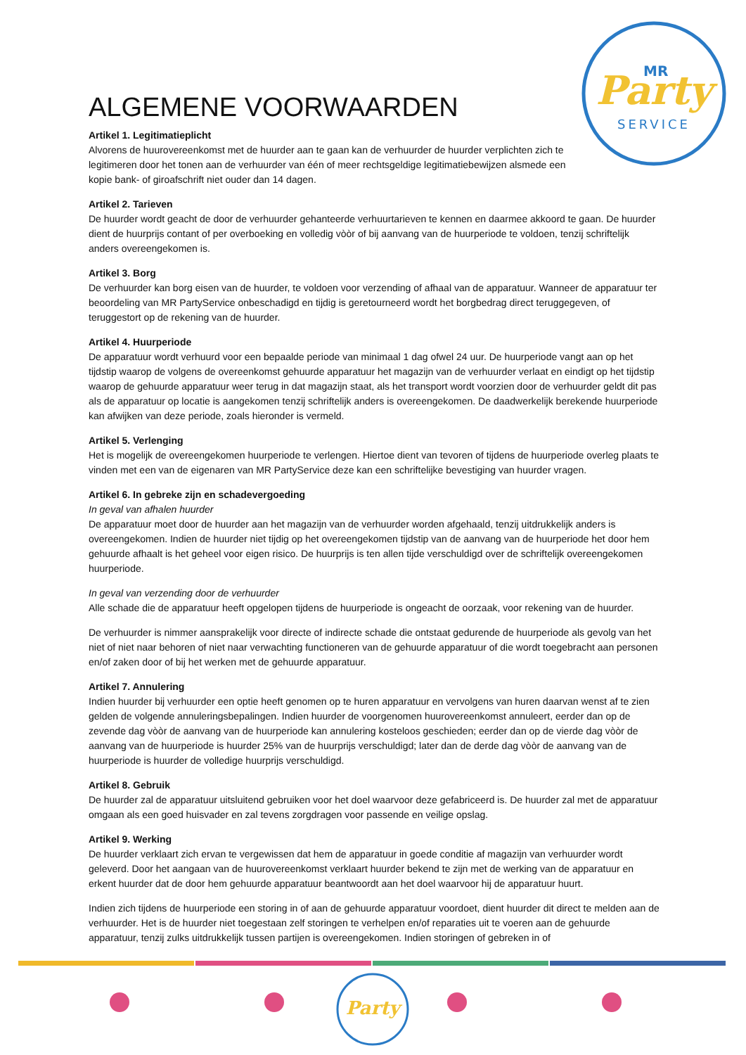Party
MR
SERVICE
ALGEMENE VOORWAARDEN
Artikel 1. Legitimatieplicht
Alvorens de huurovereenkomst met de huurder aan te gaan kan de verhuurder de huurder verplichten zich te legitimeren door het tonen aan de verhuurder van één of meer rechtsgeldige legitimatiebewijzen alsmede een kopie bank- of giroafschrift niet ouder dan 14 dagen.
Artikel 2. Tarieven
De huurder wordt geacht de door de verhuurder gehanteerde verhuurtarieven te kennen en daarmee akkoord te gaan. De huurder dient de huurprijs contant of per overboeking en volledig vòòr of bij aanvang van de huurperiode te voldoen, tenzij schriftelijk anders overeengekomen is.
Artikel 3. Borg
De verhuurder kan borg eisen van de huurder, te voldoen voor verzending of afhaal van de apparatuur. Wanneer de apparatuur ter beoordeling van MR PartyService onbeschadigd en tijdig is geretourneerd wordt het borgbedrag direct teruggegeven, of teruggestort op de rekening van de huurder.
Artikel 4. Huurperiode
De apparatuur wordt verhuurd voor een bepaalde periode van minimaal 1 dag ofwel 24 uur. De huurperiode vangt aan op het tijdstip waarop de volgens de overeenkomst gehuurde apparatuur het magazijn van de verhuurder verlaat en eindigt op het tijdstip waarop de gehuurde apparatuur weer terug in dat magazijn staat, als het transport wordt voorzien door de verhuurder geldt dit pas als de apparatuur op locatie is aangekomen tenzij schriftelijk anders is overeengekomen. De daadwerkelijk berekende huurperiode kan afwijken van deze periode, zoals hieronder is vermeld.
Artikel 5. Verlenging
Het is mogelijk de overeengekomen huurperiode te verlengen. Hiertoe dient van tevoren of tijdens de huurperiode overleg plaats te vinden met een van de eigenaren van MR PartyService deze kan een schriftelijke bevestiging van huurder vragen.
Artikel 6. In gebreke zijn en schadevergoeding
In geval van afhalen huurder
De apparatuur moet door de huurder aan het magazijn van de verhuurder worden afgehaald, tenzij uitdrukkelijk anders is overeengekomen. Indien de huurder niet tijdig op het overeengekomen tijdstip van de aanvang van de huurperiode het door hem gehuurde afhaalt is het geheel voor eigen risico. De huurprijs is ten allen tijde verschuldigd over de schriftelijk overeengekomen huurperiode.
In geval van verzending door de verhuurder
Alle schade die de apparatuur heeft opgelopen tijdens de huurperiode is ongeacht de oorzaak, voor rekening van de huurder.
De verhuurder is nimmer aansprakelijk voor directe of indirecte schade die ontstaat gedurende de huurperiode als gevolg van het niet of niet naar behoren of niet naar verwachting functioneren van de gehuurde apparatuur of die wordt toegebracht aan personen en/of zaken door of bij het werken met de gehuurde apparatuur.
Artikel 7. Annulering
Indien huurder bij verhuurder een optie heeft genomen op te huren apparatuur en vervolgens van huren daarvan wenst af te zien gelden de volgende annuleringsbepalingen. Indien huurder de voorgenomen huurovereenkomst annuleert, eerder dan op de zevende dag vòòr de aanvang van de huurperiode kan annulering kosteloos geschieden; eerder dan op de vierde dag vòòr de aanvang van de huurperiode is huurder 25% van de huurprijs verschuldigd; later dan de derde dag vòòr de aanvang van de huurperiode is huurder de volledige huurprijs verschuldigd.
Artikel 8. Gebruik
De huurder zal de apparatuur uitsluitend gebruiken voor het doel waarvoor deze gefabriceerd is. De huurder zal met de apparatuur omgaan als een goed huisvader en zal tevens zorgdragen voor passende en veilige opslag.
Artikel 9. Werking
De huurder verklaart zich ervan te vergewissen dat hem de apparatuur in goede conditie af magazijn van verhuurder wordt geleverd. Door het aangaan van de huurovereenkomst verklaart huurder bekend te zijn met de werking van de apparatuur en erkent huurder dat de door hem gehuurde apparatuur beantwoordt aan het doel waarvoor hij de apparatuur huurt.
Indien zich tijdens de huurperiode een storing in of aan de gehuurde apparatuur voordoet, dient huurder dit direct te melden aan de verhuurder. Het is de huurder niet toegestaan zelf storingen te verhelpen en/of reparaties uit te voeren aan de gehuurde apparatuur, tenzij zulks uitdrukkelijk tussen partijen is overeengekomen. Indien storingen of gebreken in of
Party